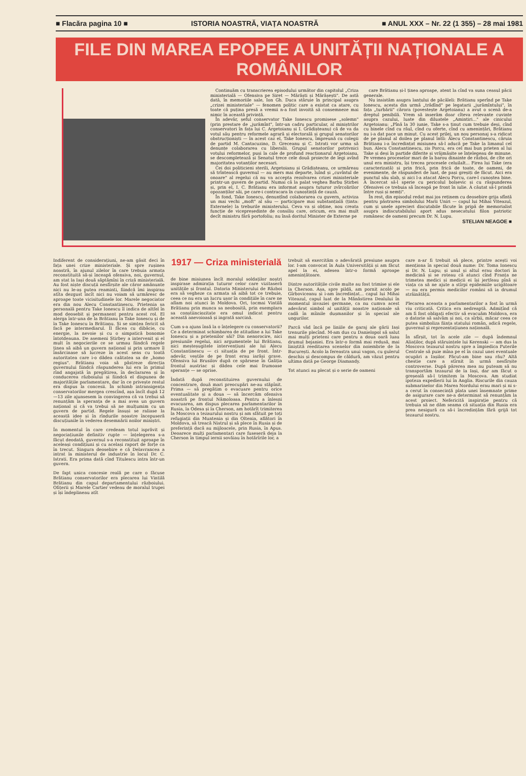■ Flacăra pagina 10 ■ ISTORIA NOASTRĂ, VIAȚA NOASTRĂ ■ ANUL XXX – Nr. 22 (1 355) – 28 mai 1981
FILE DIN MAREA EPOPEE A UNITĂȚII NAȚIONALE A ROMÂNILOR
Continuăm cu transcrierea episodului următor din capitolul „Criza ministerială — Ofensiva pe Siret — Mărăști și Mărășești". De astă dată, în memoriile sale, Ion Gh. Duca stăruie în principal asupra „crizei ministeriale" — fenomen politic care a existat ca atare, cu toate că puțina presă a vremii n-a fost invoită să consemneze mai nimic în această privință.
În adevăr, șeful conservator Take Ionescu promisese „solemn" (prin prestare de „jurămînt", într-un cadru particular, al miniștrilor conservatori în fața lui C. Argetoianu și I. Grădișteanu) că de va da votul său pentru reformele agrară și electorală și grupul senatorilor obstrucționiști — în acest caz el, Take Ionescu, împreună cu colegii de partid M. Cantacuzino, D. Greceanu și C. Istrati vor urma să denunțe colaborarea cu liberalii. Grupul senatorilor potrivnici votului reformelor, puși la cale de profund reacționarul Argetoianu, se descompletează și Senatul trece cele două proiecte de legi avînd majoritatea votanților necesari.
Cei doi politicieni sterili, Argetoianu și Grădișteanu, ce urmăreau să trîntească guvernul — au mers mai departe, luînd și „cuvîntul de onoare" al regelui că nu va accepta rezolvarea crizei ministeriale printr-un guvern de partid. Numai că la palat veghea Barbu Știrbei și, prin el, I. C. Brătianu era informat asupra tuturor zvîrcolirilor opozanților săi, pe care-i contracara în cunoștință de cauză.
În fond, Take Ionescu, denunțînd colaborarea cu guvern, activiza un mai vechi „moft" al său — participare mai substanțială (ținta: Externele) la treburile ministerului. Ceva va și obține, nou creata funcție de vicepreședinte de consiliu care, oricum, era mai mult decît ministru fără portofoliu; nu însă doritul Minister de Externe pe
care Brătianu și-l ținea aproape, atent la cînd va suna ceasul păcii generale.
Nu insistăm asupra lanțului de păcăleli: Brătianu sperînd pe Take Ionescu, acesta din urmă „trădînd" pe legatarii „jurămîntului", în fața „turbării" cărora (povestește Argetoianu) a avut o scenă de-a dreptul penibilă. Vrem să inserăm doar cîteva relevante cuvinte asupra cazului, luate din diluatele „Amintiri..." ale cinicului Argetoianu: „Pînă la 30 iunie, Take s-a ținut cum trebuie deși, cînd cu binele cînd cu răul, cînd cu oferte, cînd cu amenințări, Brătianu nu i-a dat pace un minut. Cu acest prilej, un nou personaj s-a ridicat de pe planul al doilea pe planul întîi: Alecu Constantinescu, căruia Brătianu i-a încredințat misiunea să-l aducă pe Take la limanul cel bun. Alecu Constantinescu, zis Porcu, era cel mai bun prieten al lui Take și deși în partide diferite și vrăjmășite se înțelegeau de minune. Pe vremea proceselor mari de la barou dinainte de război, de cîte ori unul era ministru, își trecea procesele celuilalt... Firea lui Take (era caracterizată) și prin frică, prin frică de toate, de oameni, de evenimente, de răspunderi de luat, de pași greșiți de făcut. Aici era punctul său slab, și aici l-a atacat Alecu Porcu, care-l cunoștea bine. A încercat să-l sperie cu pericolul bolșevic și cu răspunderea Ofensivei ce trebuia să înceapă pe front în iulie. A căutat să-l prindă între ruși și nemți".
În rest, din episodul redat mai jos reținem cu deosebire grija sfîntă pentru păstrarea simbolului Marii Uniri — capul lui Mihai Viteazul, cum și unele aprecieri discutabile făcute în pripă de memorialist asupra indiscutabilului aport adus nesecatului filon patriotic românesc de oameni precum Dr. N. Lupu.
STELIAN NEAGOE ■
Indiferent de considerațiuni, ne-am găsit deci în fața unei crize ministeriale. Și spre rușinea noastră, în ajunul zilelor în care trebuia armata reconstituită să-și înceapă ofensiva, noi, guvernul, am stat la Iași două săptămîni în criză ministerială. Au fost niște discuții nesfîrșite ale căror amănunte nici nu le-aș putea reaminti, fiindcă îmi inspirau atîta dezgust încît nici nu voiam să urmăresc de aproape toate vicisitudinele lor. Marele negociator era din nou Alecu Constantinescu. Prietenia sa personală pentru Take Ionescu îl indica de altfel în mod deosebit și permanent pentru acest rol. El alerga într-una de la Brătianu la Take Ionescu și de la Take Ionescu la Brătianu. Și se simțea fericit să facă pe intermediarul. Îl făcea cu dibăcie, cu energie, la nevoie și cu o simpatică bonomie întotdeauna. De asemeni Știrbey a intervenit și el mult în negocierile ce se urmau fiindcă regele ținea să aibă un guvern național și prin urmare îl însărcinase să lucreze în acest sens cu toată autoritatea care i-o dădea calitatea sa de „homo regius". Brătianu voia să păstreze direcția guvernului fiindcă răspunderea lui era în primul rînd angajată în pregătirea, în declararea și în conducerea războiului și fiindcă el dispunea de majoritățile parlamentare, dar în ce privește restul era dispus la concesii. În schimb intransigența conservatorilor mergea crescînd, așa încît după 12—13 zile ajunsesem la convingerea că va trebui să renunțăm la speranța de a mai avea un guvern național și că va trebui să ne mulțumim cu un guvern de partid. Regele însuși se raliase la această idee și în rîndurile noastre începuseră discuțiunile în vederea desemnării noilor miniștri.
În momentul în care credeam totul isprăvit și negociațiunile definitiv rupte — înțelegerea s-a făcut deodată, guvernul s-a reconstituit aproape în aceleași condițiuni și cu același raport de forțe ca în trecut. Singura deosebire e că Delavrancea a intrat la ministerul de industrie în locul Dr. C. Istrati. Era prima dată cînd Titulescu intra într-un guvern.
De fapt unica concesie reală pe care o făcuse Brătianu conservatorilor era plecarea lui Vintilă Brătianu din capul departamentului războiului. Ofițerii și Marele Cartier vedeau de moralul trupei și își îndeplineau atît
1917 — Criza ministerială
de bine misiunea încît moralul soldaților noștri inspirase admirația tuturor celor care vizitaseră unitățile și frontul. Datoria Ministerului de Război era să vegheze ca armata să aibă tot ce trebuie, ceea ce nu era un lucru ușor în condițiile în care ne aflam noi atunci în Moldova. Ori, tocmai Vintilă Brătianu prin munca sa neobosită, prin exemplara sa conștiinciozitate era omul indicat pentru această anevoioasă și ingrată sarcină.
Cum s-a ajuns însă la o înțelegere cu conservatorii? Ce a determinat schimbarea de atitudine a lui Take Ionescu și a prietenilor săi? Din nenorocire, nici presiunile regelui, nici argumentele lui Brătianu, nici meșteșugitele intervențiuni ale lui Alecu Constantinescu — ci situația de pe front. Într-adevăr, veștile de pe front erau iarăși grave. Ofensiva lui Brusilov după ce spărsese în Galiția frontul austriac și dădea cele mai frumoase speranțe — se oprise.
Îndată după reconstituirea guvernului de concentrare, două mari preocupări ne-au stăpînit. Prima — să pregătim o evacuare pentru orice eventualitate și a doua — să încercăm ofensiva noastră pe frontul Nămoloasa. Pentru a înlesni evacuarea, am dispus plecarea parlamentarilor în Rusia, la Odesa și la Cherson, am hotărît trimiterea la Moscova a tezaurului nostru și am sfătuit pe toți refugiații din Muntenia și din Oltenia, aflători în Moldova, să treacă Nistrul și să plece în Rusia și de preferință dacă au mijloacele, prin Rusia, în Apus. Deoarece mulți parlamentari care fuseseră deja la Cherson în timpul iernii sovăiau în hotărîrile lor, a
trebuit să exercităm o adevărată presiune asupra lor. I-am convocat în Aula Universității și am făcut apel la ei, adesea într-o formă aproape amenințătoare.
Dintre autoritățile civile multe au fost trimise și ele la Cherson. Așa, spre pildă, am pornit acolo pe Gîrboviceanu și i-am încredințat... capul lui Mihai Viteazul, capul luat de la Mănăstirea Dealului în momentul invaziei germane, ca nu cumva acest adevărat simbol al unității noastre naționale să cadă în mîinile dușmanilor și în special ale ungurilor.
Parcă văd încă pe liniile de garaj ale gării Iași trenurile plecînd. M-am dus cu Danielopol să salut mai mulți prieteni care pentru a doua oară luau drumul bejaniei. Era într-o formă mai redusă, mai liniștită reeditarea scenelor din noiembrie de la București. Acolo la fereastra unui vagon, cu gulerul deschis și descompus de căldură, am văzut pentru ultima dată pe George Diamandy.
Tot atunci au plecat și o serie de oameni
care n-ar fi trebuit să plece, printre acești voi menționa în special două nume: Dr. Toma Ionescu și Dr. N. Lupu; și unul și altul erau doctori în medicină și se roteau că atunci cînd Franța ne trimetea medici și medicii ei își jertfeau pînă și viața ca să ne ajute a stîrpi epidemiile ucigătoare — nu era permis medicilor români să ia drumul străinătății.
Plecarea aceasta a parlamentarilor a fost în urmă viu criticată. Critica era nedreaptă. Admițînd că am fi fost obligați efectiv să evacuăm Moldova, era o datorie să salvăm și noi, ca sîrbii, măcar ceea ce putea simboliza ființa statului român, adică regele, guvernul și reprezentațiunea națională.
În sfîrșit, tot în acele zile — după îndemnul Aliaților, după stăruințele lui Kerenski — am dus la Moscova tezaurul nostru spre a împiedica Puterile Centrale să puie mîna pe el în cazul unei eventuale ocupări a Iașilor. Făcut-am bine sau rău? Altă chestie care a stîrnit în urmă nesfîrșite controverse. După părerea mea nu puteam să nu transportăm tezaurul de la Iași, dar am făcut o greșeală să-l trimitem la Moscova. Am studiat ipoteza expedierii lui în Anglia. Riscurile din cauza submarinelor din Marea Nordului erau mari și ni s-a cerut în consecință plata unei însemnate prime de asigurare care ne-a determinat să renunțăm la acest proiect. Nefericită inspirație pentru că trebuia să ne dăm seama că situația din Rusia era prea nesigură ca să-i încredințăm fără grijă tot tezaurul nostru.